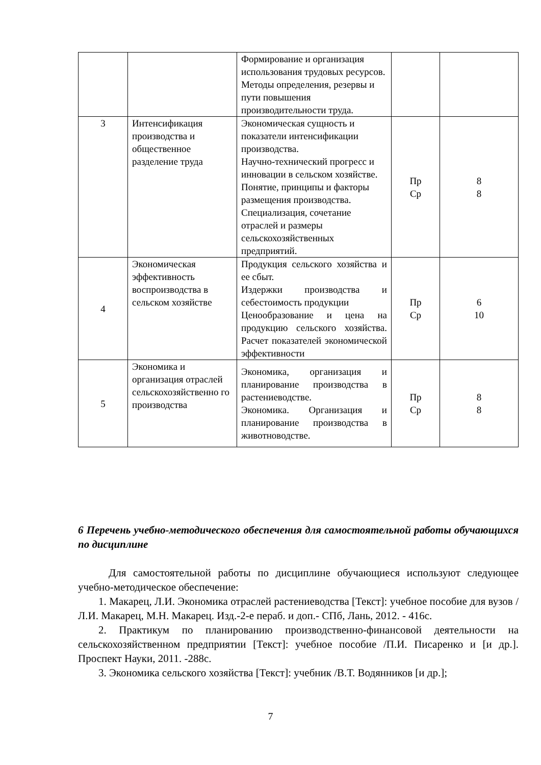| | | Формирование и организация использования трудовых ресурсов. Методы определения, резервы и пути повышения производительности труда. | | |
| 3 | Интенсификация производства и общественное разделение труда | Экономическая сущность и показатели интенсификации производства. Научно-технический прогресс и инновации в сельском хозяйстве. Понятие, принципы и факторы размещения производства. Специализация, сочетание отраслей и размеры сельскохозяйственных предприятий. | Пр Ср | 8 8 |
| 4 | Экономическая эффективность воспроизводства в сельском хозяйстве | Продукция сельского хозяйства и ее сбыт. Издержки производства и себестоимость продукции Ценообразование и цена на продукцию сельского хозяйства. Расчет показателей экономической эффективности | Пр Ср | 6 10 |
| 5 | Экономика и организация отраслей сельскохозяйственно го производства | Экономика, организация и планирование производства в растениеводстве. Экономика. Организация и планирование производства в животноводстве. | Пр Ср | 8 8 |
6 Перечень учебно-методического обеспечения для самостоятельной работы обучающихся по дисциплине
Для самостоятельной работы по дисциплине обучающиеся используют следующее учебно-методическое обеспечение:
1. Макарец, Л.И. Экономика отраслей растениеводства [Текст]: учебное пособие для вузов / Л.И. Макарец, М.Н. Макарец. Изд.-2-е пераб. и доп.- СПб, Лань, 2012. - 416с.
2. Практикум по планированию производственно-финансовой деятельности на сельскохозяйственном предприятии [Текст]: учебное пособие /П.И. Писаренко и [и др.]. Проспект Науки, 2011. -288с.
3. Экономика сельского хозяйства [Текст]: учебник /В.Т. Водянников [и др.];
7